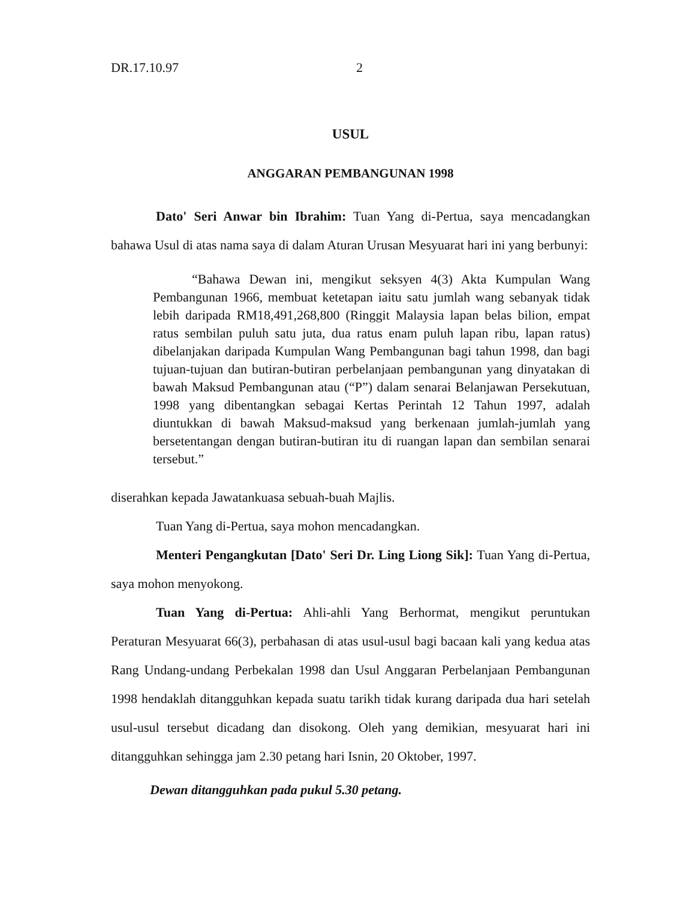DR.17.10.97 2
USUL
ANGGARAN PEMBANGUNAN 1998
Dato' Seri Anwar bin Ibrahim: Tuan Yang di-Pertua, saya mencadangkan bahawa Usul di atas nama saya di dalam Aturan Urusan Mesyuarat hari ini yang berbunyi:
“Bahawa Dewan ini, mengikut seksyen 4(3) Akta Kumpulan Wang Pembangunan 1966, membuat ketetapan iaitu satu jumlah wang sebanyak tidak lebih daripada RM18,491,268,800 (Ringgit Malaysia lapan belas bilion, empat ratus sembilan puluh satu juta, dua ratus enam puluh lapan ribu, lapan ratus) dibelanjakan daripada Kumpulan Wang Pembangunan bagi tahun 1998, dan bagi tujuan-tujuan dan butiran-butiran perbelanjaan pembangunan yang dinyatakan di bawah Maksud Pembangunan atau (“P”) dalam senarai Belanjawan Persekutuan, 1998 yang dibentangkan sebagai Kertas Perintah 12 Tahun 1997, adalah diuntukkan di bawah Maksud-maksud yang berkenaan jumlah-jumlah yang bersetentangan dengan butiran-butiran itu di ruangan lapan dan sembilan senarai tersebut.”
diserahkan kepada Jawatankuasa sebuah-buah Majlis.
Tuan Yang di-Pertua, saya mohon mencadangkan.
Menteri Pengangkutan [Dato' Seri Dr. Ling Liong Sik]: Tuan Yang di-Pertua, saya mohon menyokong.
Tuan Yang di-Pertua: Ahli-ahli Yang Berhormat, mengikut peruntukan Peraturan Mesyuarat 66(3), perbahasan di atas usul-usul bagi bacaan kali yang kedua atas Rang Undang-undang Perbekalan 1998 dan Usul Anggaran Perbelanjaan Pembangunan 1998 hendaklah ditangguhkan kepada suatu tarikh tidak kurang daripada dua hari setelah usul-usul tersebut dicadang dan disokong. Oleh yang demikian, mesyuarat hari ini ditangguhkan sehingga jam 2.30 petang hari Isnin, 20 Oktober, 1997.
Dewan ditangguhkan pada pukul 5.30 petang.